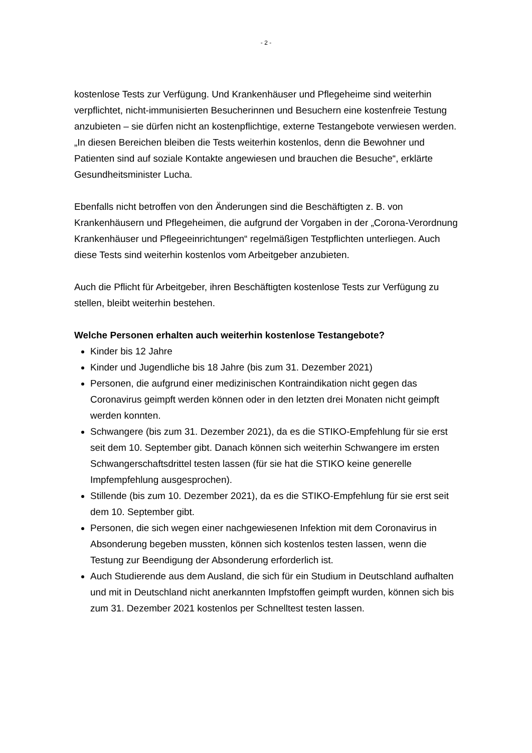- 2 -
kostenlose Tests zur Verfügung. Und Krankenhäuser und Pflegeheime sind weiterhin verpflichtet, nicht-immunisierten Besucherinnen und Besuchern eine kostenfreie Testung anzubieten – sie dürfen nicht an kostenpflichtige, externe Testangebote verwiesen werden. „In diesen Bereichen bleiben die Tests weiterhin kostenlos, denn die Bewohner und Patienten sind auf soziale Kontakte angewiesen und brauchen die Besuche“, erklärte Gesundheitsminister Lucha.
Ebenfalls nicht betroffen von den Änderungen sind die Beschäftigten z. B. von Krankenhäusern und Pflegeheimen, die aufgrund der Vorgaben in der „Corona-Verordnung Krankenhäuser und Pflegeeinrichtungen“ regelmäßigen Testpflichten unterliegen. Auch diese Tests sind weiterhin kostenlos vom Arbeitgeber anzubieten.
Auch die Pflicht für Arbeitgeber, ihren Beschäftigten kostenlose Tests zur Verfügung zu stellen, bleibt weiterhin bestehen.
Welche Personen erhalten auch weiterhin kostenlose Testangebote?
Kinder bis 12 Jahre
Kinder und Jugendliche bis 18 Jahre (bis zum 31. Dezember 2021)
Personen, die aufgrund einer medizinischen Kontraindikation nicht gegen das Coronavirus geimpft werden können oder in den letzten drei Monaten nicht geimpft werden konnten.
Schwangere (bis zum 31. Dezember 2021), da es die STIKO-Empfehlung für sie erst seit dem 10. September gibt. Danach können sich weiterhin Schwangere im ersten Schwangerschaftsdrittel testen lassen (für sie hat die STIKO keine generelle Impfempfehlung ausgesprochen).
Stillende (bis zum 10. Dezember 2021), da es die STIKO-Empfehlung für sie erst seit dem 10. September gibt.
Personen, die sich wegen einer nachgewiesenen Infektion mit dem Coronavirus in Absonderung begeben mussten, können sich kostenlos testen lassen, wenn die Testung zur Beendigung der Absonderung erforderlich ist.
Auch Studierende aus dem Ausland, die sich für ein Studium in Deutschland aufhalten und mit in Deutschland nicht anerkannten Impfstoffen geimpft wurden, können sich bis zum 31. Dezember 2021 kostenlos per Schnelltest testen lassen.